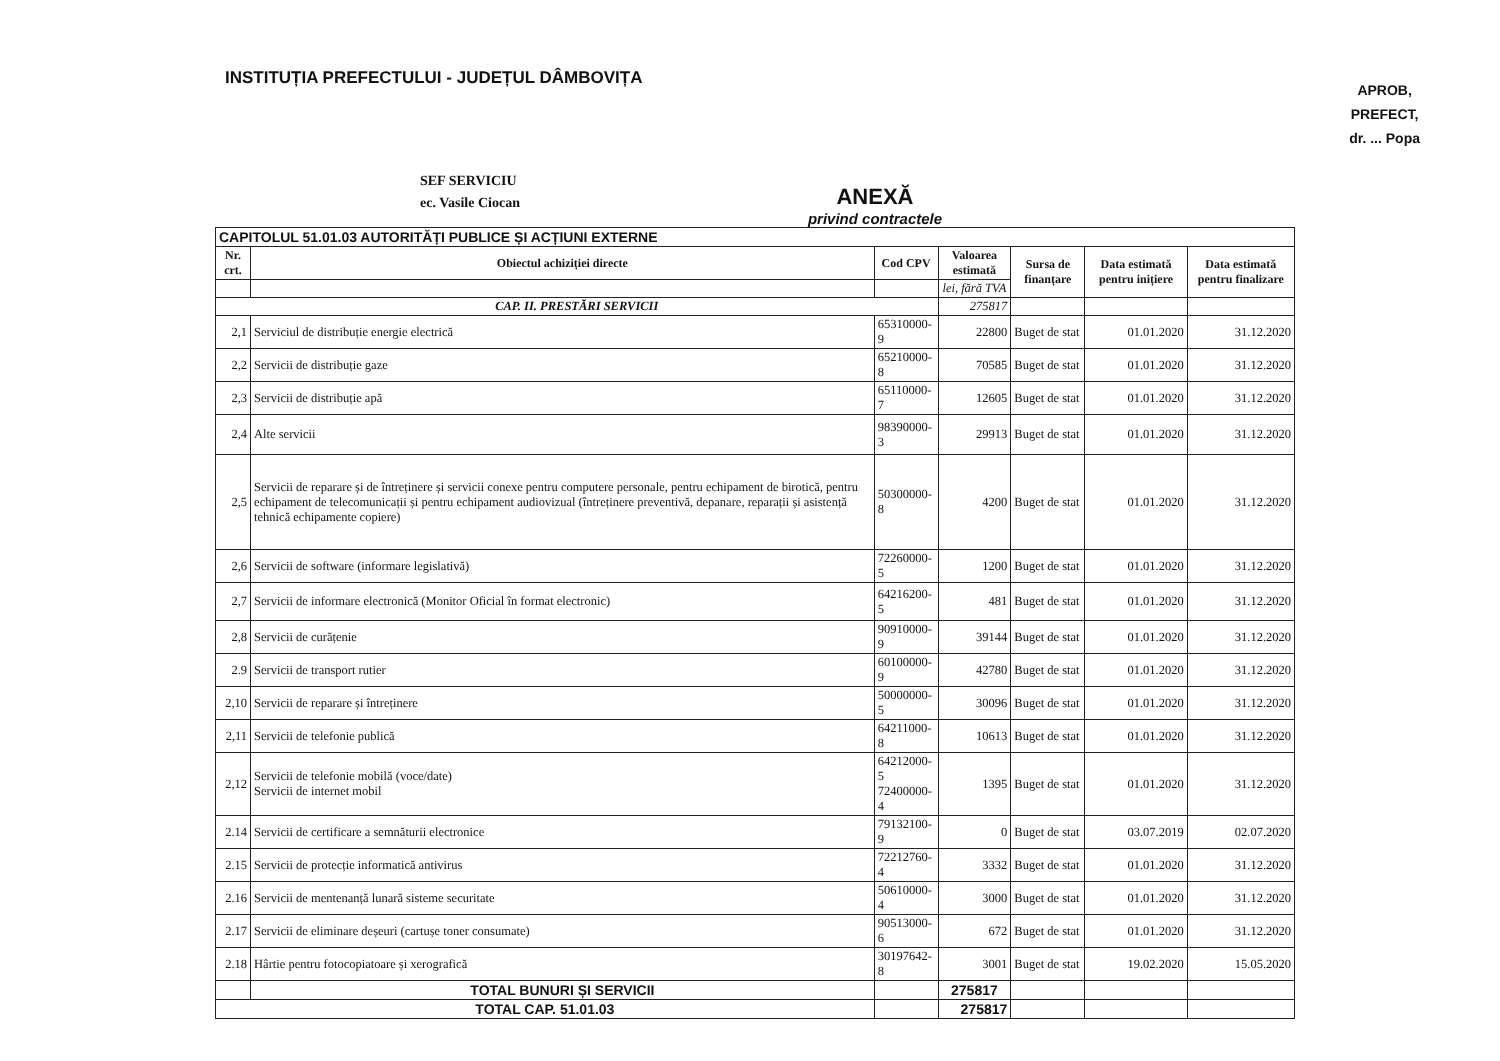INSTITUȚIA PREFECTULUI - JUDEȚUL DÂMBOVIȚA
APROB,
PREFECT,
dr. ... Popa
SEF SERVICIU
ec. Vasile Ciocan
ANEXĂ
privind contractele
| CAPITOLUL 51.01.03 AUTORITĂȚI PUBLICE ȘI ACȚIUNI EXTERNE | | | | | | |
| --- | --- | --- | --- | --- | --- | --- |
| Nr. crt. | Obiectul achiziției directe | Cod CPV | Valoarea estimată | Sursa de finanțare | Data estimată pentru inițiere | Data estimată pentru finalizare |
| | | | lei, fără TVA | | | |
| CAP. II. PRESTĂRI SERVICII | | | 275817 | | | |
| 2,1 | Serviciul de distribuție energie electrică | 65310000-9 | 22800 | Buget de stat | 01.01.2020 | 31.12.2020 |
| 2,2 | Servicii de distribuție gaze | 65210000-8 | 70585 | Buget de stat | 01.01.2020 | 31.12.2020 |
| 2,3 | Servicii de distribuție apă | 65110000-7 | 12605 | Buget de stat | 01.01.2020 | 31.12.2020 |
| 2,4 | Alte servicii | 98390000-3 | 29913 | Buget de stat | 01.01.2020 | 31.12.2020 |
| 2,5 | Servicii de reparare și de întreținere și servicii conexe pentru computere personale, pentru echipament de birotică, pentru echipament de telecomunicații și pentru echipament audiovizual (întreținere preventivă, depanare, reparații și asistență tehnică echipamente copiere) | 50300000-8 | 4200 | Buget de stat | 01.01.2020 | 31.12.2020 |
| 2,6 | Servicii de software (informare legislativă) | 72260000-5 | 1200 | Buget de stat | 01.01.2020 | 31.12.2020 |
| 2,7 | Servicii de informare electronică (Monitor Oficial în format electronic) | 64216200-5 | 481 | Buget de stat | 01.01.2020 | 31.12.2020 |
| 2,8 | Servicii de curățenie | 90910000-9 | 39144 | Buget de stat | 01.01.2020 | 31.12.2020 |
| 2.9 | Servicii de transport rutier | 60100000-9 | 42780 | Buget de stat | 01.01.2020 | 31.12.2020 |
| 2,10 | Servicii de reparare și întreținere | 50000000-5 | 30096 | Buget de stat | 01.01.2020 | 31.12.2020 |
| 2,11 | Servicii de telefonie publică | 64211000-8 | 10613 | Buget de stat | 01.01.2020 | 31.12.2020 |
| 2,12 | Servicii de telefonie mobilă (voce/date) Servicii de internet mobil | 64212000-5 72400000-4 | 1395 | Buget de stat | 01.01.2020 | 31.12.2020 |
| 2.14 | Servicii de certificare a semnăturii electronice | 79132100-9 | 0 | Buget de stat | 03.07.2019 | 02.07.2020 |
| 2.15 | Servicii de protecție informatică antivirus | 72212760-4 | 3332 | Buget de stat | 01.01.2020 | 31.12.2020 |
| 2.16 | Servicii de mentenanță lunară sisteme securitate | 50610000-4 | 3000 | Buget de stat | 01.01.2020 | 31.12.2020 |
| 2.17 | Servicii de eliminare deșeuri (cartușe toner consumate) | 90513000-6 | 672 | Buget de stat | 01.01.2020 | 31.12.2020 |
| 2.18 | Hârtie pentru fotocopiatoare și xerografică | 30197642-8 | 3001 | Buget de stat | 19.02.2020 | 15.05.2020 |
| | TOTAL BUNURI ȘI SERVICII | | 275817 | | | |
| TOTAL CAP. 51.01.03 | | | 275817 | | | |